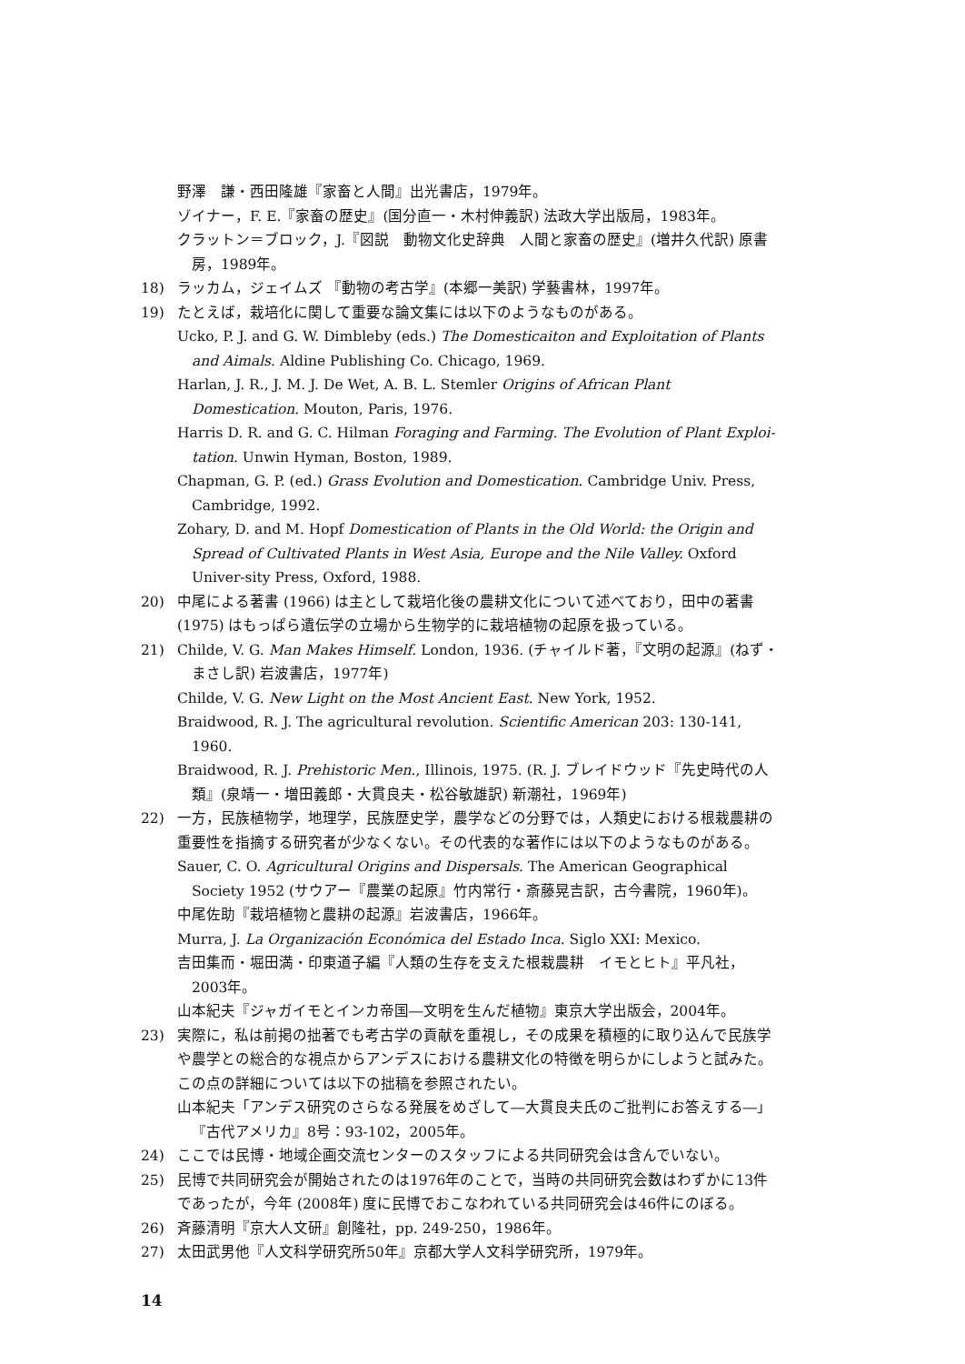野澤　謙・西田隆雄『家畜と人間』出光書店，1979年。
ゾイナー，F. E.『家畜の歴史』(国分直一・木村伸義訳) 法政大学出版局，1983年。
クラットン＝ブロック，J.『図説　動物文化史辞典　人間と家畜の歴史』(増井久代訳) 原書房，1989年。
18) ラッカム，ジェイムズ 『動物の考古学』(本郷一美訳) 学藝書林，1997年。
19) たとえば，栽培化に関して重要な論文集には以下のようなものがある。
Ucko, P. J. and G. W. Dimbleby (eds.) The Domesticaiton and Exploitation of Plants and Aimals. Aldine Publishing Co. Chicago, 1969.
Harlan, J. R., J. M. J. De Wet, A. B. L. Stemler Origins of African Plant Domestication. Mouton, Paris, 1976.
Harris D. R. and G. C. Hilman Foraging and Farming. The Evolution of Plant Exploi-tation. Unwin Hyman, Boston, 1989.
Chapman, G. P. (ed.) Grass Evolution and Domestication. Cambridge Univ. Press, Cambridge, 1992.
Zohary, D. and M. Hopf Domestication of Plants in the Old World: the Origin and Spread of Cultivated Plants in West Asia, Europe and the Nile Valley. Oxford Univer-sity Press, Oxford, 1988.
20) 中尾による著書 (1966) は主として栽培化後の農耕文化について述べており，田中の著書 (1975) はもっぱら遺伝学の立場から生物学的に栽培植物の起原を扱っている。
21) Childe, V. G. Man Makes Himself. London, 1936. (チャイルド著，『文明の起源』(ねず・まさし訳) 岩波書店，1977年)
Childe, V. G. New Light on the Most Ancient East. New York, 1952.
Braidwood, R. J. The agricultural revolution. Scientific American 203: 130-141, 1960.
Braidwood, R. J. Prehistoric Men., Illinois, 1975. (R. J. ブレイドウッド『先史時代の人類』(泉靖一・増田義郎・大貫良夫・松谷敏雄訳) 新潮社，1969年)
22) 一方，民族植物学，地理学，民族歴史学，農学などの分野では，人類史における根栽農耕の重要性を指摘する研究者が少なくない。その代表的な著作には以下のようなものがある。
Sauer, C. O. Agricultural Origins and Dispersals. The American Geographical Society 1952 (サウアー『農業の起原』竹内常行・斎藤晃吉訳，古今書院，1960年)。
中尾佐助『栽培植物と農耕の起源』岩波書店，1966年。
Murra, J. La Organización Económica del Estado Inca. Siglo XXI: Mexico.
吉田集而・堀田満・印東道子編『人類の生存を支えた根栽農耕　イモとヒト』平凡社，2003年。
山本紀夫『ジャガイモとインカ帝国―文明を生んだ植物』東京大学出版会，2004年。
23) 実際に，私は前掲の拙著でも考古学の貢献を重視し，その成果を積極的に取り込んで民族学や農学との総合的な視点からアンデスにおける農耕文化の特徴を明らかにしようと試みた。この点の詳細については以下の拙稿を参照されたい。
山本紀夫「アンデス研究のさらなる発展をめざして―大貫良夫氏のご批判にお答えする―」『古代アメリカ』8号：93-102，2005年。
24) ここでは民博・地域企画交流センターのスタッフによる共同研究会は含んでいない。
25) 民博で共同研究会が開始されたのは1976年のことで，当時の共同研究会数はわずかに13件であったが，今年 (2008年) 度に民博でおこなわれている共同研究会は46件にのぼる。
26) 斉藤清明『京大人文研』創隆社，pp. 249-250，1986年。
27) 太田武男他『人文科学研究所50年』京都大学人文科学研究所，1979年。
14